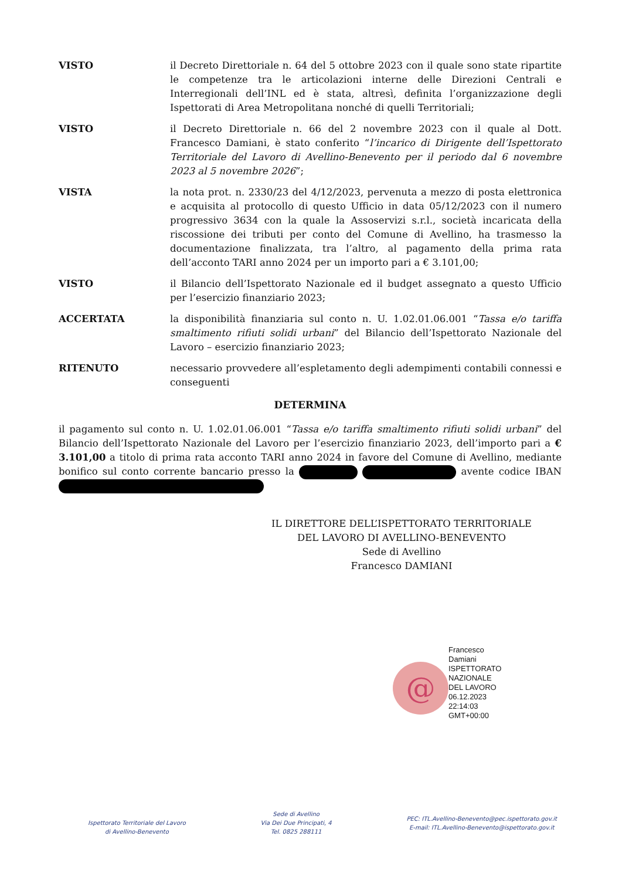VISTO il Decreto Direttoriale n. 64 del 5 ottobre 2023 con il quale sono state ripartite le competenze tra le articolazioni interne delle Direzioni Centrali e Interregionali dell’INL ed è stata, altresì, definita l’organizzazione degli Ispettorati di Area Metropolitana nonché di quelli Territoriali;
VISTO il Decreto Direttoriale n. 66 del 2 novembre 2023 con il quale al Dott. Francesco Damiani, è stato conferito “l’incarico di Dirigente dell’Ispettorato Territoriale del Lavoro di Avellino-Benevento per il periodo dal 6 novembre 2023 al 5 novembre 2026”;
VISTA la nota prot. n. 2330/23 del 4/12/2023, pervenuta a mezzo di posta elettronica e acquisita al protocollo di questo Ufficio in data 05/12/2023 con il numero progressivo 3634 con la quale la Assoservizi s.r.l., società incaricata della riscossione dei tributi per conto del Comune di Avellino, ha trasmesso la documentazione finalizzata, tra l’altro, al pagamento della prima rata dell’acconto TARI anno 2024 per un importo pari a € 3.101,00;
VISTO il Bilancio dell’Ispettorato Nazionale ed il budget assegnato a questo Ufficio per l’esercizio finanziario 2023;
ACCERTATA la disponibilità finanziaria sul conto n. U. 1.02.01.06.001 “Tassa e/o tariffa smaltimento rifiuti solidi urbani” del Bilancio dell’Ispettorato Nazionale del Lavoro – esercizio finanziario 2023;
RITENUTO necessario provvedere all’espletamento degli adempimenti contabili connessi e conseguenti
DETERMINA
il pagamento sul conto n. U. 1.02.01.06.001 “Tassa e/o tariffa smaltimento rifiuti solidi urbani” del Bilancio dell’Ispettorato Nazionale del Lavoro per l’esercizio finanziario 2023, dell’importo pari a € 3.101,00 a titolo di prima rata acconto TARI anno 2024 in favore del Comune di Avellino, mediante bonifico sul conto corrente bancario presso la avente codice IBAN
IL DIRETTORE DELL’ISPETTORATO TERRITORIALE
DEL LAVORO DI AVELLINO-BENEVENTO
Sede di Avellino
Francesco DAMIANI
@
Francesco
Damiani
ISPETTORATO
NAZIONALE
DEL LAVORO
06.12.2023
22:14:03
GMT+00:00
Ispettorato Territoriale del Lavoro
di Avellino-Benevento
Sede di Avellino
Via Dei Due Principati, 4
Tel. 0825 288111
PEC: ITL.Avellino-Benevento@pec.ispettorato.gov.it
E-mail: ITL.Avellino-Benevento@ispettorato.gov.it